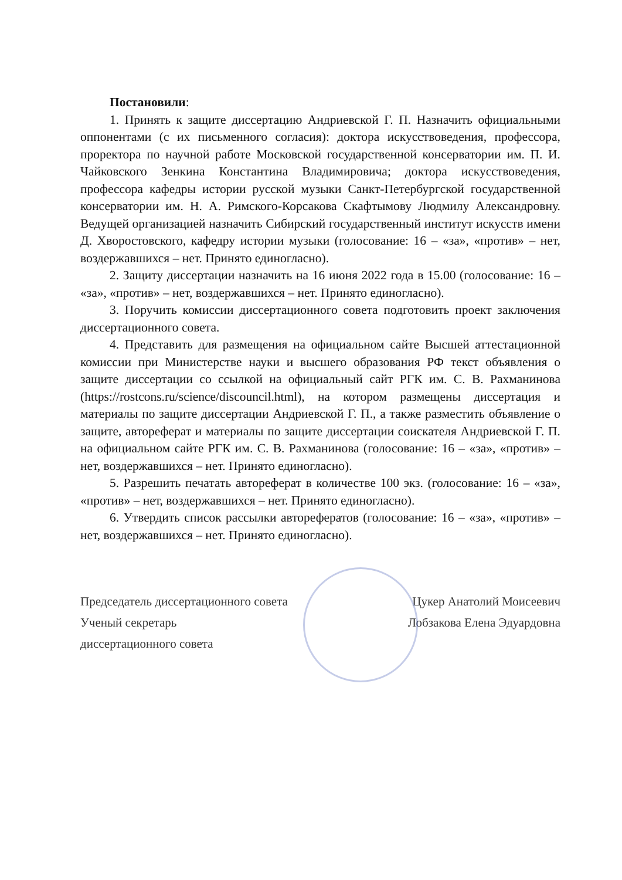Постановили:
1. Принять к защите диссертацию Андриевской Г. П. Назначить официальными оппонентами (с их письменного согласия): доктора искусствоведения, профессора, проректора по научной работе Московской государственной консерватории им. П. И. Чайковского Зенкина Константина Владимировича; доктора искусствоведения, профессора кафедры истории русской музыки Санкт-Петербургской государственной консерватории им. Н. А. Римского-Корсакова Скафтымову Людмилу Александровну. Ведущей организацией назначить Сибирский государственный институт искусств имени Д. Хворостовского, кафедру истории музыки (голосование: 16 – «за», «против» – нет, воздержавшихся – нет. Принято единогласно).
2. Защиту диссертации назначить на 16 июня 2022 года в 15.00 (голосование: 16 – «за», «против» – нет, воздержавшихся – нет. Принято единогласно).
3. Поручить комиссии диссертационного совета подготовить проект заключения диссертационного совета.
4. Представить для размещения на официальном сайте Высшей аттестационной комиссии при Министерстве науки и высшего образования РФ текст объявления о защите диссертации со ссылкой на официальный сайт РГК им. С. В. Рахманинова (https://rostcons.ru/science/discouncil.html), на котором размещены диссертация и материалы по защите диссертации Андриевской Г. П., а также разместить объявление о защите, автореферат и материалы по защите диссертации соискателя Андриевской Г. П. на официальном сайте РГК им. С. В. Рахманинова (голосование: 16 – «за», «против» – нет, воздержавшихся – нет. Принято единогласно).
5. Разрешить печатать автореферат в количестве 100 экз. (голосование: 16 – «за», «против» – нет, воздержавшихся – нет. Принято единогласно).
6. Утвердить список рассылки авторефератов (голосование: 16 – «за», «против» – нет, воздержавшихся – нет. Принято единогласно).
Председатель диссертационного совета Цукер Анатолий Моисеевич
Ученый секретарь Лобзакова Елена Эдуардовна
диссертационного совета